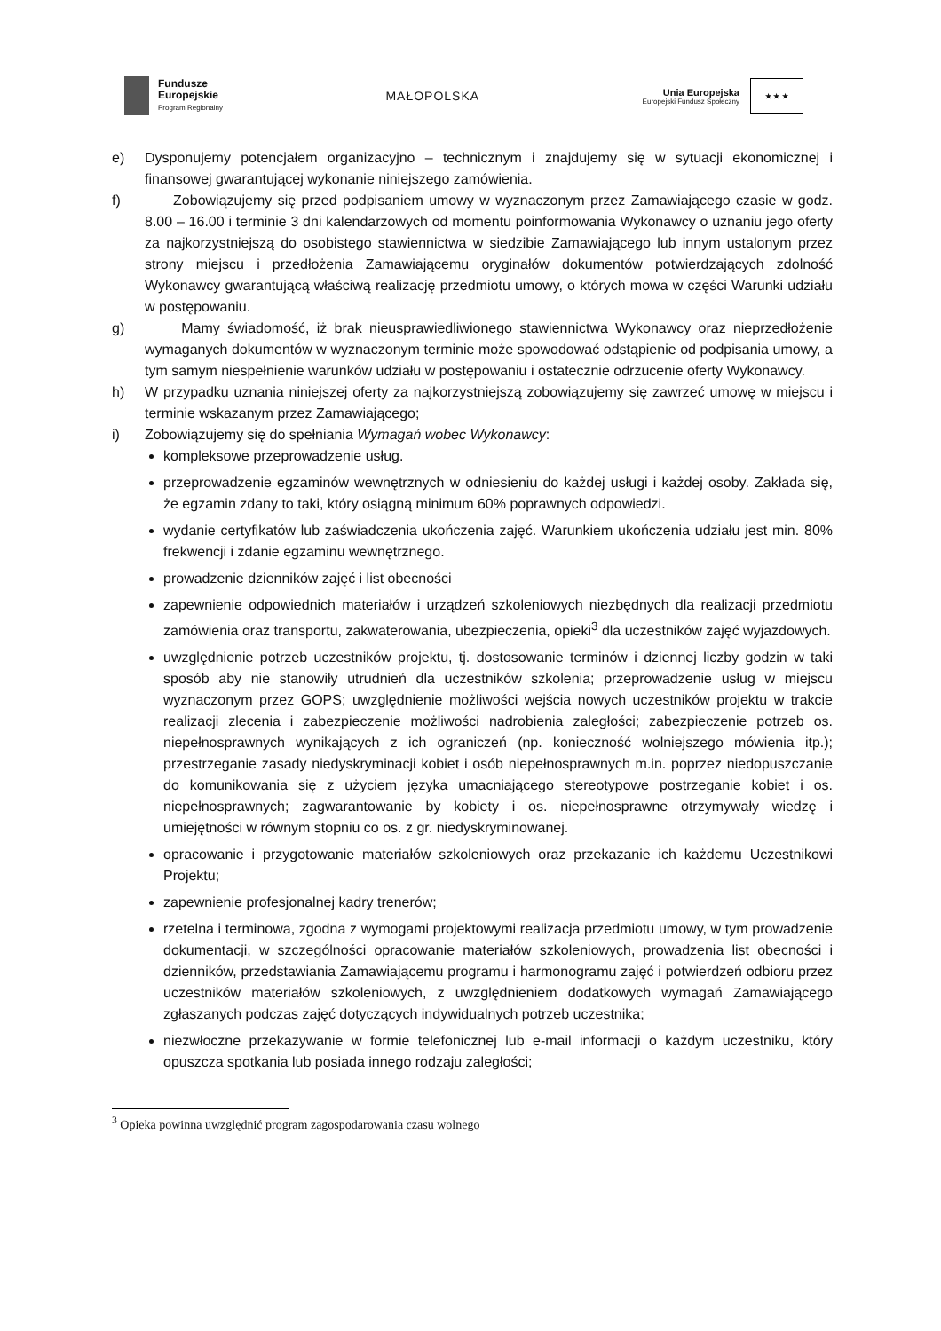Fundusze
Europejskie
Program Regionalny
MAŁOPOLSKA
Unia Europejska
Europejski Fundusz Społeczny
★ ★ ★
e) Dysponujemy potencjałem organizacyjno – technicznym i znajdujemy się w sytuacji ekonomicznej i finansowej gwarantującej wykonanie niniejszego zamówienia.
f) Zobowiązujemy się przed podpisaniem umowy w wyznaczonym przez Zamawiającego czasie w godz. 8.00 – 16.00 i terminie 3 dni kalendarzowych od momentu poinformowania Wykonawcy o uznaniu jego oferty za najkorzystniejszą do osobistego stawiennictwa w siedzibie Zamawiającego lub innym ustalonym przez strony miejscu i przedłożenia Zamawiającemu oryginałów dokumentów potwierdzających zdolność Wykonawcy gwarantującą właściwą realizację przedmiotu umowy, o których mowa w części Warunki udziału w postępowaniu.
g) Mamy świadomość, iż brak nieusprawiedliwionego stawiennictwa Wykonawcy oraz nieprzedłożenie wymaganych dokumentów w wyznaczonym terminie może spowodować odstąpienie od podpisania umowy, a tym samym niespełnienie warunków udziału w postępowaniu i ostatecznie odrzucenie oferty Wykonawcy.
h) W przypadku uznania niniejszej oferty za najkorzystniejszą zobowiązujemy się zawrzeć umowę w miejscu i terminie wskazanym przez Zamawiającego;
i) Zobowiązujemy się do spełniania Wymagań wobec Wykonawcy:
kompleksowe przeprowadzenie usług.
przeprowadzenie egzaminów wewnętrznych w odniesieniu do każdej usługi i każdej osoby. Zakłada się, że egzamin zdany to taki, który osiągną minimum 60% poprawnych odpowiedzi.
wydanie certyfikatów lub zaświadczenia ukończenia zajęć. Warunkiem ukończenia udziału jest min. 80% frekwencji i zdanie egzaminu wewnętrznego.
prowadzenie dzienników zajęć i list obecności
zapewnienie odpowiednich materiałów i urządzeń szkoleniowych niezbędnych dla realizacji przedmiotu zamówienia oraz transportu, zakwaterowania, ubezpieczenia, opieki<sup>3</sup> dla uczestników zajęć wyjazdowych.
uwzględnienie potrzeb uczestników projektu, tj. dostosowanie terminów i dziennej liczby godzin w taki sposób aby nie stanowiły utrudnień dla uczestników szkolenia; przeprowadzenie usług w miejscu wyznaczonym przez GOPS; uwzględnienie możliwości wejścia nowych uczestników projektu w trakcie realizacji zlecenia i zabezpieczenie możliwości nadrobienia zaległości; zabezpieczenie potrzeb os. niepełnosprawnych wynikających z ich ograniczeń (np. konieczność wolniejszego mówienia itp.); przestrzeganie zasady niedyskryminacji kobiet i osób niepełnosprawnych m.in. poprzez niedopuszczanie do komunikowania się z użyciem języka umacniającego stereotypowe postrzeganie kobiet i os. niepełnosprawnych; zagwarantowanie by kobiety i os. niepełnosprawne otrzymywały wiedzę i umiejętności w równym stopniu co os. z gr. niedyskryminowanej.
opracowanie i przygotowanie materiałów szkoleniowych oraz przekazanie ich każdemu Uczestnikowi Projektu;
zapewnienie profesjonalnej kadry trenerów;
rzetelna i terminowa, zgodna z wymogami projektowymi realizacja przedmiotu umowy, w tym prowadzenie dokumentacji, w szczególności opracowanie materiałów szkoleniowych, prowadzenia list obecności i dzienników, przedstawiania Zamawiającemu programu i harmonogramu zajęć i potwierdzeń odbioru przez uczestników materiałów szkoleniowych, z uwzględnieniem dodatkowych wymagań Zamawiającego zgłaszanych podczas zajęć dotyczących indywidualnych potrzeb uczestnika;
niezwłoczne przekazywanie w formie telefonicznej lub e-mail informacji o każdym uczestniku, który opuszcza spotkania lub posiada innego rodzaju zaległości;
<sup>3</sup> Opieka powinna uwzględnić program zagospodarowania czasu wolnego